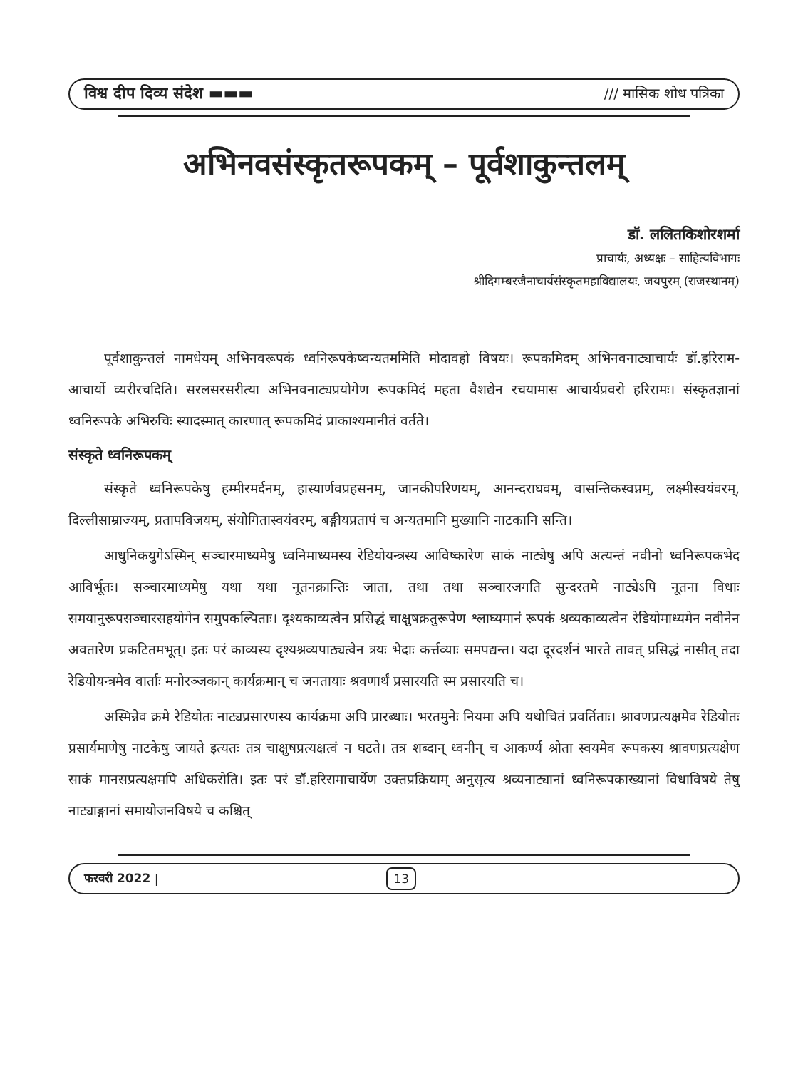विश्व दीप दिव्य संदेश ▬▬▬ /// मासिक शोध पत्रिका
अभिनवसंस्कृतरूपकम् – पूर्वशाकुन्तलम्
डॉ. ललितकिशोरशर्मा
प्राचार्यः, अध्यक्षः – साहित्यविभागः
श्रीदिगम्बरजैनाचार्यसंस्कृतमहाविद्यालयः, जयपुरम् (राजस्थानम्)
पूर्वशाकुन्तलं नामधेयम् अभिनवरूपकं ध्वनिरूपकेष्वन्यतममिति मोदावहो विषयः। रूपकमिदम् अभिनवनाट्याचार्यः डॉ.हरिराम-आचार्यो व्यरीरचदिति। सरलसरसरीत्या अभिनवनाट्यप्रयोगेण रूपकमिदं महता वैशद्येन रचयामास आचार्यप्रवरो हरिरामः। संस्कृतज्ञानां ध्वनिरूपके अभिरुचिः स्यादस्मात् कारणात् रूपकमिदं प्राकाश्यमानीतं वर्तते।
संस्कृते ध्वनिरूपकम्
संस्कृते ध्वनिरूपकेषु हम्मीरमर्दनम्, हास्यार्णवप्रहसनम्, जानकीपरिणयम्, आनन्दराघवम्, वासन्तिकस्वप्नम्, लक्ष्मीस्वयंवरम्, दिल्लीसाम्राज्यम्, प्रतापविजयम्, संयोगितास्वयंवरम्, बङ्गीयप्रतापं च अन्यतमानि मुख्यानि नाटकानि सन्ति।
आधुनिकयुगेऽस्मिन् सञ्चारमाध्यमेषु ध्वनिमाध्यमस्य रेडियोयन्त्रस्य आविष्कारेण साकं नाट्येषु अपि अत्यन्तं नवीनो ध्वनिरूपकभेद आविर्भूतः। सञ्चारमाध्यमेषु यथा यथा नूतनक्रान्तिः जाता, तथा तथा सञ्चारजगति सुन्दरतमे नाट्येऽपि नूतना विधाः समयानुरूपसञ्चारसहयोगेन समुपकल्पिताः। दृश्यकाव्यत्वेन प्रसिद्धं चाक्षुषक्रतुरूपेण श्लाघ्यमानं रूपकं श्रव्यकाव्यत्वेन रेडियोमाध्यमेन नवीनेन अवतारेण प्रकटितमभूत्। इतः परं काव्यस्य दृश्यश्रव्यपाठ्यत्वेन त्रयः भेदाः कर्त्तव्याः समपद्यन्त। यदा दूरदर्शनं भारते तावत् प्रसिद्धं नासीत् तदा रेडियोयन्त्रमेव वार्ताः मनोरञ्जकान् कार्यक्रमान् च जनतायाः श्रवणार्थं प्रसारयति स्म प्रसारयति च।
अस्मिन्नेव क्रमे रेडियोतः नाट्यप्रसारणस्य कार्यक्रमा अपि प्रारब्धाः। भरतमुनेः नियमा अपि यथोचितं प्रवर्तिताः। श्रावणप्रत्यक्षमेव रेडियोतः प्रसार्यमाणेषु नाटकेषु जायते इत्यतः तत्र चाक्षुषप्रत्यक्षत्वं न घटते। तत्र शब्दान् ध्वनीन् च आकर्ण्य श्रोता स्वयमेव रूपकस्य श्रावणप्रत्यक्षेण साकं मानसप्रत्यक्षमपि अधिकरोति। इतः परं डॉ.हरिरामाचार्येण उक्तप्रक्रियाम् अनुसृत्य श्रव्यनाट्यानां ध्वनिरूपकाख्यानां विधाविषये तेषु नाट्याङ्गानां समायोजनविषये च कश्चित्
फरवरी 2022 | 13